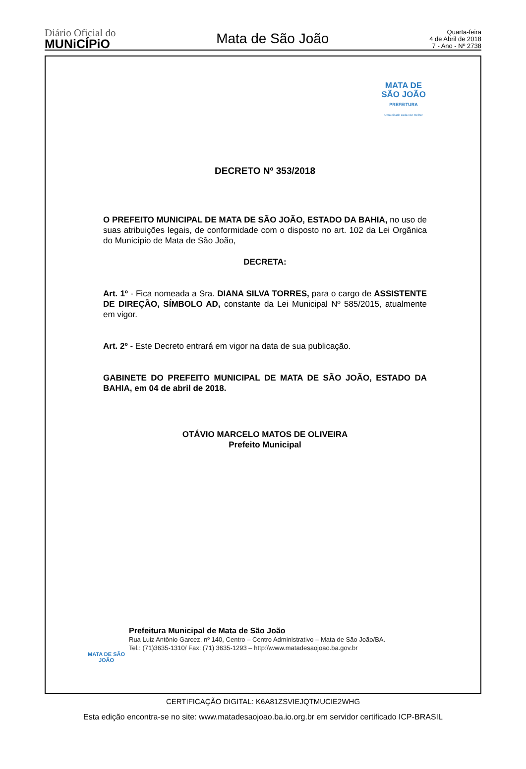Diário Oficial do
MUNiCÍPiO
Mata de São João
Quarta-feira
4 de Abril de 2018
7 - Ano - Nº 2738
MATA DE
SÃO JOÃO
PREFEITURA
Uma cidade cada vez melhor
DECRETO Nº 353/2018
O PREFEITO MUNICIPAL DE MATA DE SÃO JOÃO, ESTADO DA BAHIA, no uso de suas atribuições legais, de conformidade com o disposto no art. 102 da Lei Orgânica do Município de Mata de São João,
DECRETA:
Art. 1º - Fica nomeada a Sra. DIANA SILVA TORRES, para o cargo de ASSISTENTE DE DIREÇÃO, SÍMBOLO AD, constante da Lei Municipal Nº 585/2015, atualmente em vigor.
Art. 2º - Este Decreto entrará em vigor na data de sua publicação.
GABINETE DO PREFEITO MUNICIPAL DE MATA DE SÃO JOÃO, ESTADO DA BAHIA, em 04 de abril de 2018.
OTÁVIO MARCELO MATOS DE OLIVEIRA
Prefeito Municipal
MATA DE SÃO JOÃO
Prefeitura Municipal de Mata de São João
Rua Luiz Antônio Garcez, nº 140, Centro – Centro Administrativo – Mata de São João/BA.
Tel.: (71)3635-1310/ Fax: (71) 3635-1293 – http:\\www.matadesaojoao.ba.gov.br
CERTIFICAÇÃO DIGITAL: K6A81ZSVIEJQTMUCIE2WHG
Esta edição encontra-se no site: www.matadesaojoao.ba.io.org.br em servidor certificado ICP-BRASIL